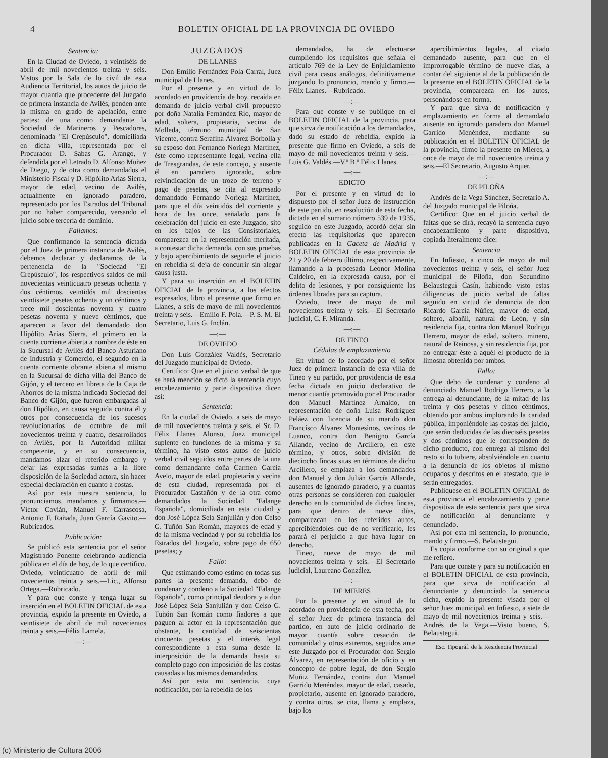4 BOLETIN OFICIAL DE LA PROVINCIA DE OVIEDO
Sentencia:
En la Ciudad de Oviedo, a veintiséis de abril de mil novecientos treinta y seis. Vistos por la Sala de lo civil de esta Audiencia Territorial, los autos de juicio de mayor cuantía que procedente del Juzgado de primera instancia de Avilés, penden ante la misma en grado de apelación, entre partes: de una como demandante la Sociedad de Marineros y Pescadores, denominada "El Crepúsculo", domiciliada en dicha villa, representada por el Procurador D. Sabas G. Arango, y defendida por el Letrado D. Alfonso Muñez de Diego, y de otra como demandados el Ministerio Fiscal y D. Hipólito Arias Sierra, mayor de edad, vecino de Avilés, actualmente en ignorado paradero, representado por los Estrados del Tribunal por no haber comparecido, versando el juicio sobre tercería de dominio.
Fallamos:
Que confirmando la sentencia dictada por el Juez de primera instancia de Avilés, debemos declarar y declaramos de la pertenencia de la "Sociedad "El Crepúsculo", los respectivos saldos de mil novecientas veinticuatro pesetas ochenta y dos céntimos, veintidós mil doscientas veintisiete pesetas ochenta y un céntimos y trece mil doscientas noventa y cuatro pesetas noventa y nueve céntimos, que aparecen a favor del demandado don Hipólito Arias Sierra, el primero en la cuenta corriente abierta a nombre de éste en la Sucursal de Avilés del Banco Asturiano de Industria y Comercio, el segundo en la cuenta corriente obrante abierta al mismo en la Sucursal de dicha villa del Banco de Gijón, y el tercero en libreta de la Caja de Ahorros de la misma indicada Sociedad del Banco de Gijón, que fueron embargadas al don Hipólito, en causa seguida contra él y otros por consecuencia de los sucesos revolucionarios de octubre de mil novecientos treinta y cuatro, desarrollados en Avilés, por la Autoridad militar competente, y en su consecuencia, mandamos alzar el referido embargo y dejar las expresadas sumas a la libre disposición de la Sociedad actora, sin hacer especial declaración en cuanto a costas.
Así por esta nuestra sentencia, lo pronunciamos, mandamos y firmamos.—Víctor Covián, Manuel F. Carrascosa, Antonio F. Rañada, Juan García Gavito.—Rubricados.
Publicación:
Se publicó esta sentencia por el señor Magistrado Ponente celebrando audiencia pública en el día de hoy, de lo que certifico. Oviedo, veinticuatro de abril de mil novecientos treinta y seis.—Lic., Alfonso Ortega.—Rubricado.
Y para que conste y tenga lugar su inserción en el BOLETIN OFICIAL de esta provincia, expido la presente en Oviedo, a veintisiete de abril de mil novecientos treinta y seis.—Félix Lamela.
—:—
JUZGADOS
DE LLANES
Don Emilio Fernández Pola Carral, Juez municipal de Llanes.
Por el presente y en virtud de lo acordado en providencia de hoy, recaída en demanda de juicio verbal civil propuesto por doña Natalia Fernández Río, mayor de edad, soltera, propietaria, vecina de Molleda, término municipal de San Vicente, contra Serafina Álvarez Borbolla y su esposo don Fernando Noriega Martínez, éste como representante legal, vecina ella de Tresgrandas, de este concejo, y ausente él en paradero ignorado, sobre reivindicación de un trozo de terreno y pago de pesetas, se cita al expresado demandado Fernando Noriega Martínez, para que el día veintidós del corriente y hora de las once, señalado para la celebración del juicio en este Juzgado, sito en los bajos de las Consistoriales, comparezca en la representación meritada, a contestar dicha demanda, con sus pruebas y bajo apercibimiento de seguirle el juicio en rebeldía si deja de concurrir sin alegar causa justa.
Y para su inserción en el BOLETIN OFICIAL de la provincia, a los efectos expresados, libro el presente que firmo en Llanes, a seis de mayo de mil novecientos treinta y seis.—Emilio F. Pola.—P. S. M. El Secretario, Luis G. Inclán.
—:—
DE OVIEDO
Don Luis González Valdés, Secretario del Juzgado municipal de Oviedo.
Certifico: Que en el juicio verbal de que se hará mención se dictó la sentencia cuyo encabezamiento y parte dispositiva dicen así:
Sentencia:
En la ciudad de Oviedo, a seis de mayo de mil novecientos treinta y seis, el Sr. D. Félix Llanes Alonso, Juez municipal suplente en funciones de la misma y su término, ha visto estos autos de juicio verbal civil seguidos entre partes de la una como demandante doña Carmen García Avelo, mayor de edad, propietaria y vecina de esta ciudad, representada por el Procurador Castañón y de la otra como demandados la Sociedad "Falange Española", domiciliada en esta ciudad y don José López Sela Sanjulián y don Celso G. Tuñón San Román, mayores de edad y de la misma vecindad y por su rebeldía los Estrados del Juzgado, sobre pago de 650 pesetas; y
Fallo:
Que estimando como estimo en todas sus partes la presente demanda, debo de condenar y condeno a la Sociedad "Falange Española", como principal deudora y a don José López Sela Sanjulián y don Celso G. Tuñón San Román como fiadores a que paguen al actor en la representación que obstante, la cantidad de seiscientas cincuenta pesetas y el interés legal correspondiente a esta suma desde la interposición de la demanda hasta su completo pago con imposición de las costas causadas a los mismos demandados.
Así por esta mi sentencia, cuya notificación, por la rebeldía de los
demandados, ha de efectuarse cumpliendo los requisitos que señala el artículo 769 de la Ley de Enjuiciamiento civil para casos análogos, definitivamente juzgando lo pronuncio, mando y firmo.—Félix Llanes.—Rubricado.
—:—
Para que conste y se publique en el BOLETIN OFICIAL de la provincia, para que sirva de notificación a los demandados, dado su estado de rebeldía, expido la presente que firmo en Oviedo, a seis de mayo de mil novecientos treinta y seis.—Luis G. Valdés.—V.º B.º Félix Llanes.
—:—
EDICTO
Por el presente y en virtud de lo dispuesto por el señor Juez de instrucción de este partido, en resolución de esta fecha, dictada en el sumario número 539 de 1935, seguido en este Juzgado, acordó dejar sin efecto las requisitorias que aparecen publicadas en la Gaceta de Madrid y BOLETIN OFICIAL de esta provincia de 21 y 20 de febrero último, respectivamente, llamando a la procesada Leonor Molina Caldeiro, en la expresada causa, por el delito de lesiones, y por consiguiente las órdenes libradas para su captura.
Oviedo, trece de mayo de mil novecientos treinta y seis.—El Secretario judicial, C. F. Miranda.
—:—
DE TINEO
Cédulas de emplazamiento
En virtud de lo acordado por el señor Juez de primera instancia de esta villa de Tineo y su partido, por providencia de esta fecha dictada en juicio declarativo de menor cuantía promovido por el Procurador don Manuel Martínez Arnaldo, en representación de doña Luisa Rodríguez Peláez con licencia de su marido don Francisco Álvarez Montesinos, vecinos de Luanco, contra don Benigno García Allande, vecino de Arcillero, en este término, y otros, sobre división de dieciocho fincas sitas en términos de dicho Arcillero, se emplaza a los demandados don Manuel y don Julián García Allande, ausentes de ignorado paradero, y a cuantas otras personas se consideren con cualquier derecho en la comunidad de dichas fincas, para que dentro de nueve días, comparezcan en los referidos autos, apercibiéndoles que de no verificarlo, les parará el perjuicio a que haya lugar en derecho.
Tineo, nueve de mayo de mil novecientos treinta y seis.—El Secretario judicial, Laureano González.
—:—
DE MIERES
Por la presente y en virtud de lo acordado en providencia de esta fecha, por el señor Juez de primera instancia del partido, en auto de juicio ordinario de mayor cuantía sobre cesación de comunidad y otros extremos, seguidos ante este Juzgado por el Procurador don Sergio Álvarez, en representación de oficio y en concepto de pobre legal, de don Sergio Muñiz Fernández, contra don Manuel Garrido Menéndez, mayor de edad, casado, propietario, ausente en ignorado paradero, y contra otros, se cita, llama y emplaza, bajo los
apercibimientos legales, al citado demandado ausente, para que en el improrrogable término de nueve días, a contar del siguiente al de la publicación de la presente en el BOLETIN OFICIAL de la provincia, comparezca en los autos, personándose en forma.
Y para que sirva de notificación y emplazamiento en forma al demandado ausente en ignorado paradero don Manuel Garrido Menéndez, mediante su publicación en el BOLETIN OFICIAL de la provincia, firmo la presente en Mieres, a once de mayo de mil novecientos treinta y seis.—El Secretario, Augusto Arquer.
—:—
DE PILOÑA
Andrés de la Vega Sánchez, Secretario A. del Juzgado municipal de Piloña.
Certifico: Que en el juicio verbal de faltas que se dirá, recayó la sentencia cuyo encabezamiento y parte dispositiva, copiada literalmente dice:
Sentencia
En Infiesto, a cinco de mayo de mil novecientos treinta y seis, el señor Juez municipal de Piloña, don Secundino Belaustegui Casín, habiendo visto estas diligencias de juicio verbal de faltas seguido en virtud de denuncia de don Ricardo García Núñez, mayor de edad, soltero, albañil, natural de León, y sin residencia fija, contra don Manuel Rodrigo Herrero, mayor de edad, soltero, minero, natural de Reinosa, y sin residencia fija, por no entregar éste a aquél el producto de la limosna obtenida por ambos.
Fallo:
Que debo de condenar y condeno al denunciado Manuel Rodrigo Herrero, a la entrega al denunciante, de la mitad de las treinta y dos pesetas y cinco céntimos, obtenido por ambos implorando la caridad pública, imponiéndole las costas del juicio, que serán deducidas de las dieciséis pesetas y dos céntimos que le corresponden de dicho producto, con entrega al mismo del resto si lo tubiere, absolviéndole en cuanto a la denuncia de los objetos al mismo ocupados y descritos en el atestado, que le serán entregados.
Publíquese en el BOLETIN OFICIAL de esta provincia el encabezamiento y parte dispositiva de esta sentencia para que sirva de notificación al denunciante y denunciado.
Así por esta mi sentencia, lo pronuncio, mando y firmo.—S. Belaustegui.
Es copia conforme con su original a que me refiero.
Para que conste y para su notificación en el BOLETIN OFICIAL de esta provincia, para que sirva de notificación al denunciante y denunciado la sentencia dicha, expido la presente visada por el señor Juez municipal, en Infiesto, a siete de mayo de mil novecientos treinta y seis.—Andrés de la Vega.—Visto bueno, S. Belaustegui.
Esc. Tipográf. de la Residencia Provincial
(c) Ministerio de Cultura 2006